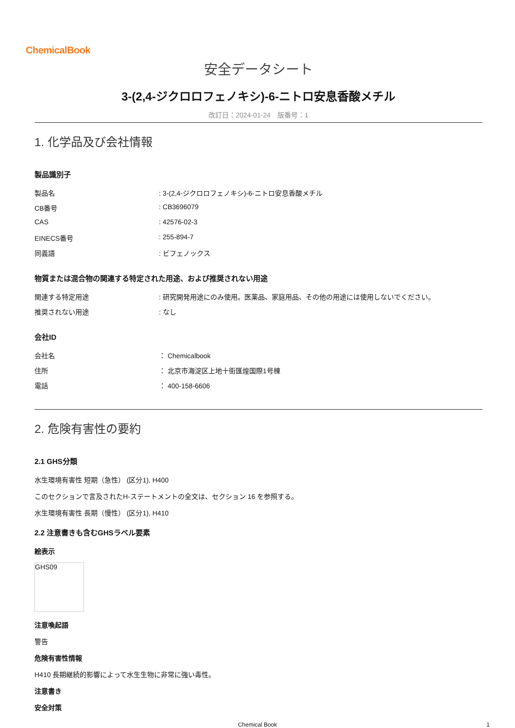ChemicalBook
安全データシート
3-(2,4-ジクロロフェノキシ)-6-ニトロ安息香酸メチル
改訂日：2024-01-24　版番号：1
1. 化学品及び会社情報
製品識別子
製品名 : 3-(2,4-ジクロロフェノキシ)-6-ニトロ安息香酸メチル
CB番号 : CB3696079
CAS : 42576-02-3
EINECS番号 : 255-894-7
同義語 : ビフェノックス
物質または混合物の関連する特定された用途、および推奨されない用途
関連する特定用途 : 研究開発用途にのみ使用。医薬品、家庭用品、その他の用途には使用しないでください。
推奨されない用途 : なし
会社ID
会社名 ： Chemicalbook
住所 ： 北京市海淀区上地十街匯煌国際1号棟
電話 ： 400-158-6606
2. 危険有害性の要約
2.1 GHS分類
水生環境有害性 短期（急性） (区分1), H400
このセクションで言及されたH-ステートメントの全文は、セクション 16 を参照する。
水生環境有害性 長期（慢性） (区分1), H410
2.2 注意書きも含むGHSラベル要素
絵表示
GHS09
注意喚起語
警告
危険有害性情報
H410 長期継続的影響によって水生生物に非常に強い毒性。
注意書き
安全対策
Chemical Book 1